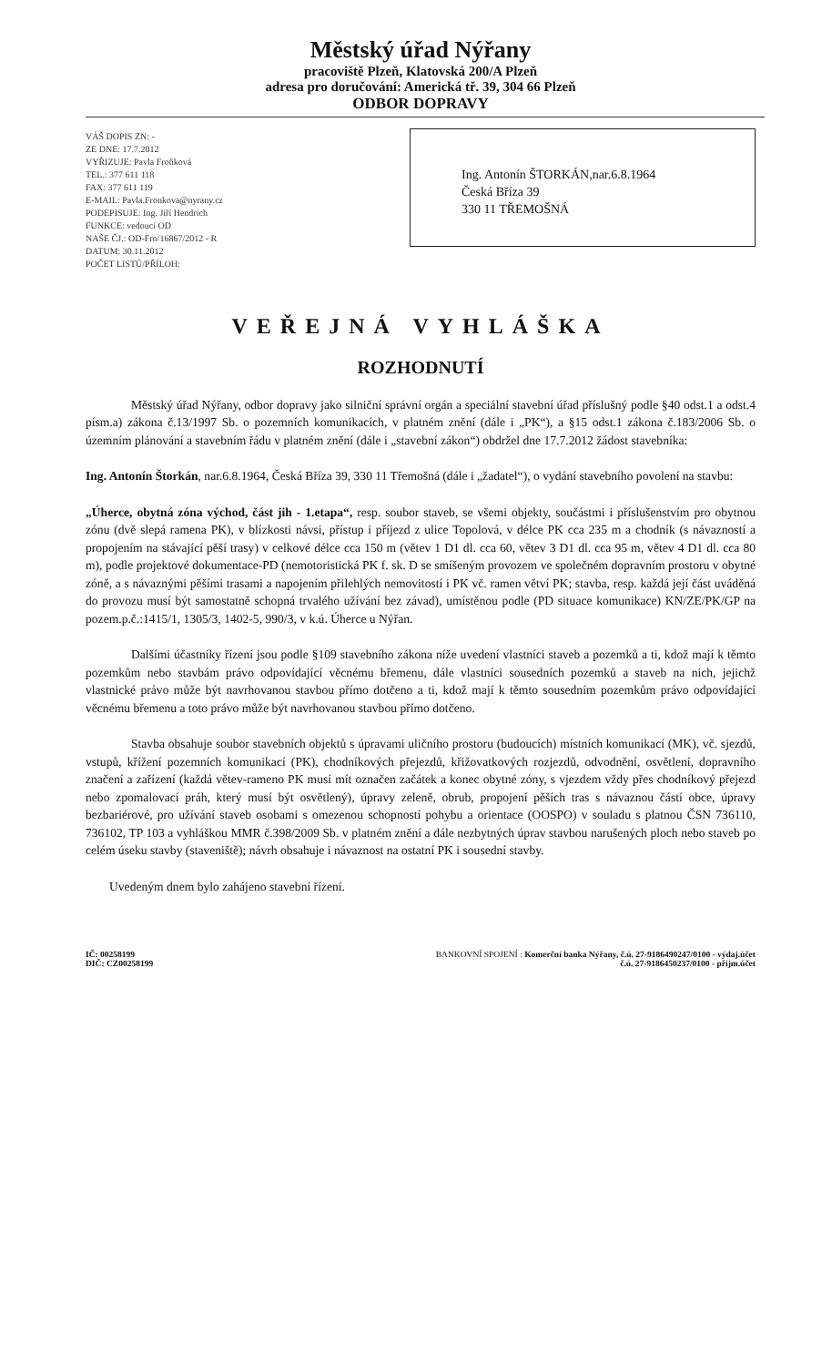Městský úřad Nýřany
pracoviště Plzeň, Klatovská 200/A Plzeň
adresa pro doručování: Americká tř. 39, 304 66 Plzeň
ODBOR DOPRAVY
VÁŠ DOPIS ZN: -
ZE DNE: 17.7.2012
VYŘIZUJE: Pavla Froňková
TEL.: 377 611 118
FAX: 377 611 119
E-MAIL: Pavla.Fronkova@nyrany.cz
PODEPISUJE: Ing. Jiří Hendrich
FUNKCE: vedoucí OD
NAŠE ČJ.: OD-Fro/16867/2012 - R
DATUM: 30.11.2012
POČET LISTŮ/PŘÍLOH:
Ing. Antonín ŠTORKÁN,nar.6.8.1964
Česká Bříza 39
330 11 TŘEMOŠNÁ
VEŘEJNÁ VYHLÁŠKA
ROZHODNUTÍ
Městský úřad Nýřany, odbor dopravy jako silniční správní orgán a speciální stavební úřad příslušný podle §40 odst.1 a odst.4 písm.a) zákona č.13/1997 Sb. o pozemních komunikacích, v platném znění (dále i „PK“), a §15 odst.1 zákona č.183/2006 Sb. o územním plánování a stavebním řádu v platném znění (dále i „stavební zákon“) obdržel dne 17.7.2012 žádost stavebníka:
Ing. Antonín Štorkán, nar.6.8.1964, Česká Bříza 39, 330 11 Třemošná (dále i „žadatel“), o vydání stavebního povolení na stavbu:
„Úherce, obytná zóna východ, část jih - 1.etapa“, resp. soubor staveb, se všemi objekty, součástmi i příslušenstvím pro obytnou zónu (dvě slepá ramena PK), v blízkosti návsi, přístup i příjezd z ulice Topolová, v délce PK cca 235 m a chodník (s návazností a propojením na stávající pěší trasy) v celkové délce cca 150 m (větev 1 D1 dl. cca 60, větev 3 D1 dl. cca 95 m, větev 4 D1 dl. cca 80 m), podle projektové dokumentace-PD (nemotoristická PK f. sk. D se smíšeným provozem ve společném dopravním prostoru v obytné zóně, a s návaznými pěšími trasami a napojením přilehlých nemovitostí i PK vč. ramen větví PK; stavba, resp. každá její část uváděná do provozu musí být samostatně schopná trvalého užívání bez závad), umístěnou podle (PD situace komunikace) KN/ZE/PK/GP na pozem.p.č.:1415/1, 1305/3, 1402-5, 990/3, v k.ú. Úherce u Nýřan.
Dalšími účastníky řízení jsou podle §109 stavebního zákona níže uvedení vlastníci staveb a pozemků a ti, kdož mají k těmto pozemkům nebo stavbám právo odpovídající věcnému břemenu, dále vlastníci sousedních pozemků a staveb na nich, jejichž vlastnické právo může být navrhovanou stavbou přímo dotčeno a ti, kdož mají k těmto sousedním pozemkům právo odpovídající věcnému břemenu a toto právo může být navrhovanou stavbou přímo dotčeno.
Stavba obsahuje soubor stavebních objektů s úpravami uličního prostoru (budoucích) místních komunikací (MK), vč. sjezdů, vstupů, křížení pozemních komunikací (PK), chodníkových přejezdů, křižovatkových rozjezdů, odvodnění, osvětlení, dopravního značení a zařízení (každá větev-rameno PK musí mít označen začátek a konec obytné zóny, s vjezdem vždy přes chodníkový přejezd nebo zpomalovací práh, který musí být osvětlený), úpravy zeleně, obrub, propojení pěších tras s návaznou částí obce, úpravy bezbariérové, pro užívání staveb osobami s omezenou schopností pohybu a orientace (OOSPO) v souladu s platnou ČSN 736110, 736102, TP 103 a vyhláškou MMR č.398/2009 Sb. v platném znění a dále nezbytných úprav stavbou narušených ploch nebo staveb po celém úseku stavby (staveniště); návrh obsahuje i návaznost na ostatní PK i sousední stavby.
Uvedeným dnem bylo zahájeno stavební řízení.
IČ: 00258199
DIČ: CZ00258199
BANKOVNÍ SPOJENÍ : Komerční banka Nýřany, č.ú. 27-9186490247/0100 - výdaj.účet
č.ú. 27-9186450237/0100 - příjm.účet